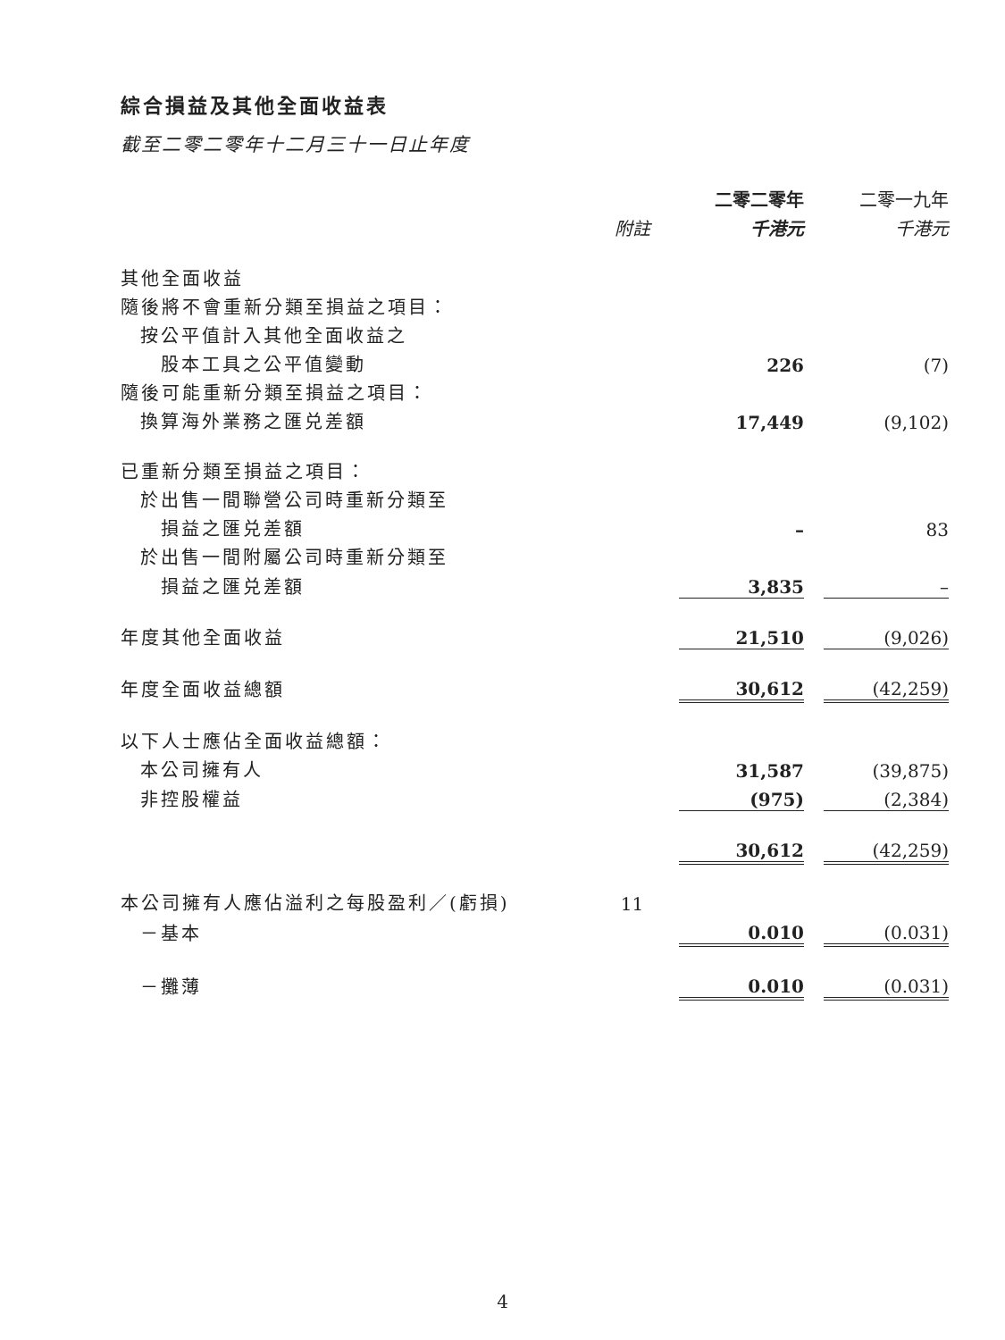綜合損益及其他全面收益表
截至二零二零年十二月三十一日止年度
| | | 二零二零年 | | 二零一九年 |
| | 附註 | 千港元 | | 千港元 |
| 其他全面收益 | | | | |
| 隨後將不會重新分類至損益之項目： | | | | |
| 按公平值計入其他全面收益之 | | | | |
| 股本工具之公平值變動 | | 226 | | (7) |
| 隨後可能重新分類至損益之項目： | | | | |
| 換算海外業務之匯兑差額 | | 17,449 | | (9,102) |
| 已重新分類至損益之項目： | | | | |
| 於出售一間聯營公司時重新分類至 | | | | |
| 損益之匯兑差額 | | – | | 83 |
| 於出售一間附屬公司時重新分類至 | | | | |
| 損益之匯兑差額 | | 3,835 | | – |
| 年度其他全面收益 | | 21,510 | | (9,026) |
| 年度全面收益總額 | | 30,612 | | (42,259) |
| 以下人士應佔全面收益總額： | | | | |
| 本公司擁有人 | | 31,587 | | (39,875) |
| 非控股權益 | | (975) | | (2,384) |
| | | 30,612 | | (42,259) |
| 本公司擁有人應佔溢利之每股盈利／(虧損) | 11 | | | |
| －基本 | | 0.010 | | (0.031) |
| －攤薄 | | 0.010 | | (0.031) |
4